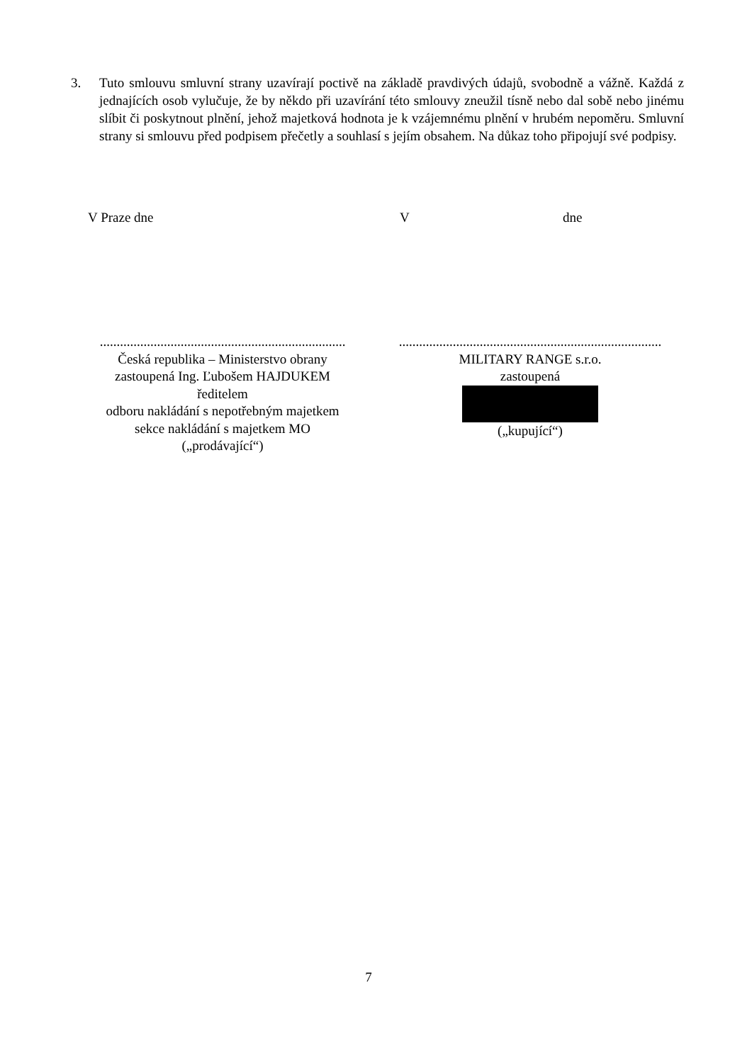3. Tuto smlouvu smluvní strany uzavírají poctivě na základě pravdivých údajů, svobodně a vážně. Každá z jednajících osob vylučuje, že by někdo při uzavírání této smlouvy zneužil tísně nebo dal sobě nebo jinému slíbit či poskytnout plnění, jehož majetková hodnota je k vzájemnému plnění v hrubém nepoměru. Smluvní strany si smlouvu před podpisem přečetly a souhlasí s jejím obsahem. Na důkaz toho připojují své podpisy.
V Praze dne V dne
.........................................................................
Česká republika – Ministerstvo obrany
zastoupená Ing. Ľubošem HAJDUKEM
ředitelem
odboru nakládání s nepotřebným majetkem
sekce nakládání s majetkem MO
(„prodávající“)
..............................................................................
MILITARY RANGE s.r.o.
zastoupená
(„kupující“)
7